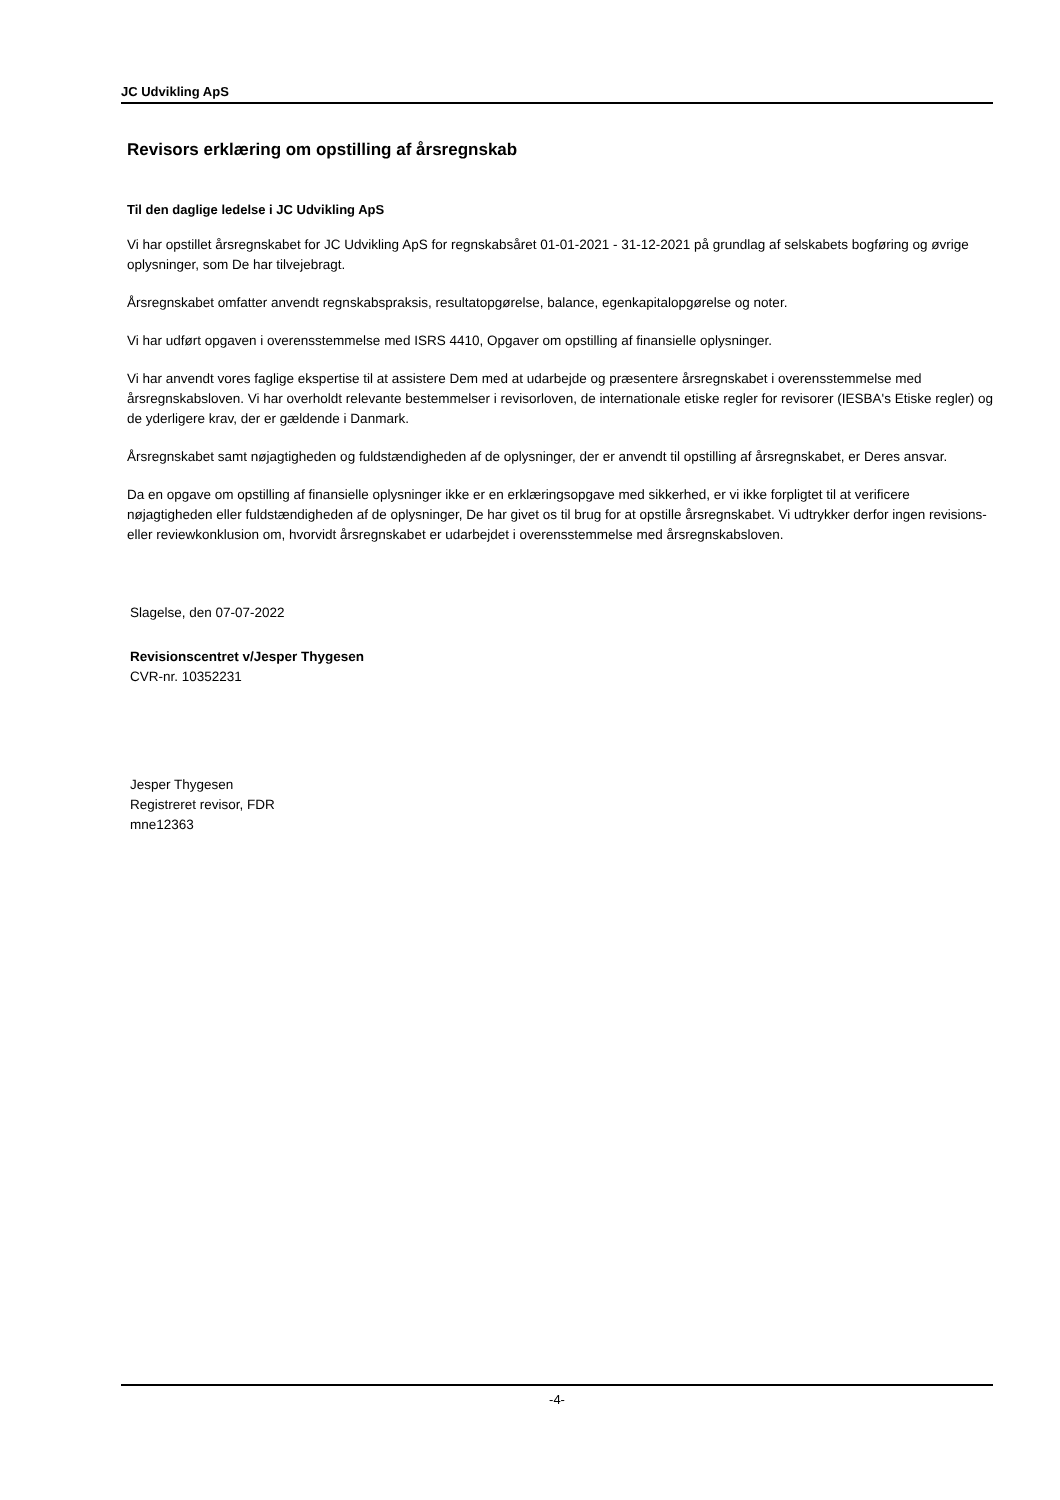JC Udvikling ApS
Revisors erklæring om opstilling af årsregnskab
Til den daglige ledelse i JC Udvikling ApS
Vi har opstillet årsregnskabet for JC Udvikling ApS for regnskabsåret 01-01-2021 - 31-12-2021 på grundlag af selskabets bogføring og øvrige oplysninger, som De har tilvejebragt.
Årsregnskabet omfatter anvendt regnskabspraksis, resultatopgørelse, balance, egenkapitalopgørelse og noter.
Vi har udført opgaven i overensstemmelse med ISRS 4410, Opgaver om opstilling af finansielle oplysninger.
Vi har anvendt vores faglige ekspertise til at assistere Dem med at udarbejde og præsentere årsregnskabet i overensstemmelse med årsregnskabsloven. Vi har overholdt relevante bestemmelser i revisorloven, de internationale etiske regler for revisorer (IESBA's Etiske regler) og de yderligere krav, der er gældende i Danmark.
Årsregnskabet samt nøjagtigheden og fuldstændigheden af de oplysninger, der er anvendt til opstilling af årsregnskabet, er Deres ansvar.
Da en opgave om opstilling af finansielle oplysninger ikke er en erklæringsopgave med sikkerhed, er vi ikke forpligtet til at verificere nøjagtigheden eller fuldstændigheden af de oplysninger, De har givet os til brug for at opstille årsregnskabet. Vi udtrykker derfor ingen revisions- eller reviewkonklusion om, hvorvidt årsregnskabet er udarbejdet i overensstemmelse med årsregnskabsloven.
Slagelse, den 07-07-2022
Revisionscentret v/Jesper Thygesen
CVR-nr. 10352231
Jesper Thygesen
Registreret revisor, FDR
mne12363
-4-